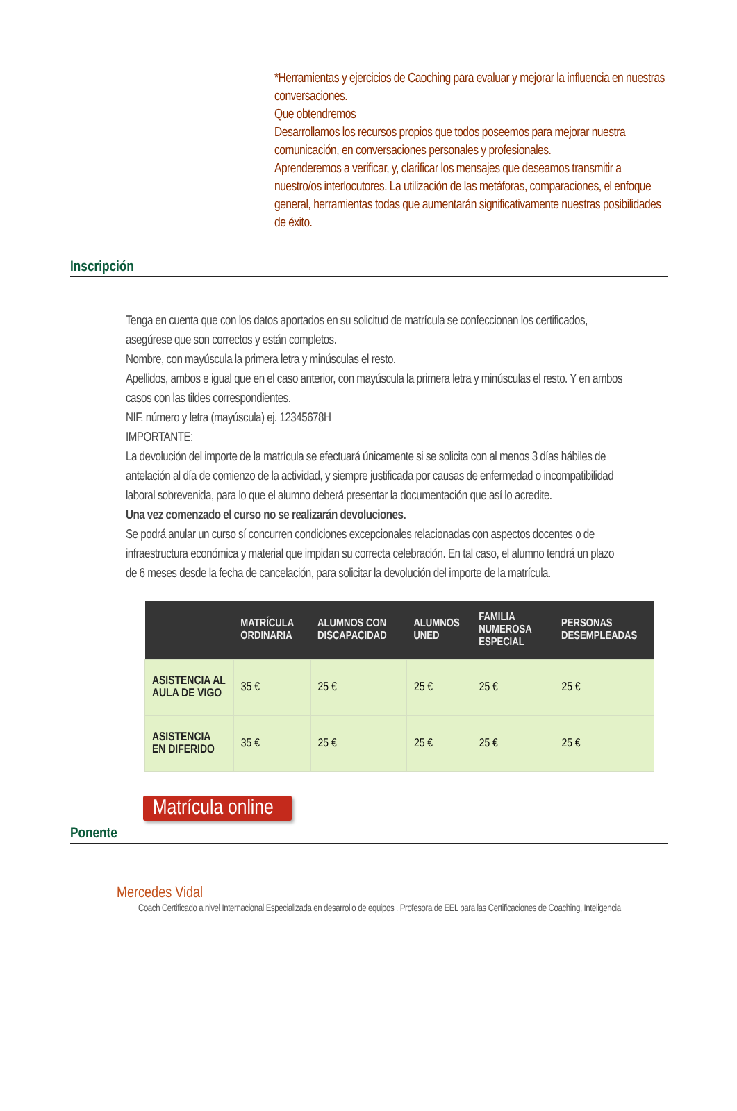*Herramientas y ejercicios de Caoching para evaluar y mejorar la influencia en nuestras conversaciones.
Que obtendremos
Desarrollamos los recursos propios que todos poseemos para mejorar nuestra comunicación, en conversaciones personales y profesionales.
Aprenderemos a verificar, y, clarificar los mensajes que deseamos transmitir a nuestro/os interlocutores. La utilización de las metáforas, comparaciones, el enfoque general, herramientas todas que aumentarán significativamente nuestras posibilidades de éxito.
Inscripción
Tenga en cuenta que con los datos aportados en su solicitud de matrícula se confeccionan los certificados, asegúrese que son correctos y están completos.
Nombre, con mayúscula la primera letra y minúsculas el resto.
Apellidos, ambos e igual que en el caso anterior, con mayúscula la primera letra y minúsculas el resto. Y en ambos casos con las tildes correspondientes.
NIF. número y letra (mayúscula) ej. 12345678H
IMPORTANTE:
La devolución del importe de la matrícula se efectuará únicamente si se solicita con al menos 3 días hábiles de antelación al día de comienzo de la actividad, y siempre justificada por causas de enfermedad o incompatibilidad laboral sobrevenida, para lo que el alumno deberá presentar la documentación que así lo acredite.
Una vez comenzado el curso no se realizarán devoluciones.
Se podrá anular un curso sí concurren condiciones excepcionales relacionadas con aspectos docentes o de infraestructura económica y material que impidan su correcta celebración. En tal caso, el alumno tendrá un plazo de 6 meses desde la fecha de cancelación, para solicitar la devolución del importe de la matrícula.
| | MATRÍCULA ORDINARIA | ALUMNOS CON DISCAPACIDAD | ALUMNOS UNED | FAMILIA NUMEROSA ESPECIAL | PERSONAS DESEMPLEADAS |
| --- | --- | --- | --- | --- | --- |
| ASISTENCIA AL AULA DE VIGO | 35 € | 25 € | 25 € | 25 € | 25 € |
| ASISTENCIA EN DIFERIDO | 35 € | 25 € | 25 € | 25 € | 25 € |
Matrícula online
Ponente
Mercedes Vidal
Coach Certificado a nivel Internacional Especializada en desarrollo de equipos . Profesora de EEL para las Certificaciones de Coaching, Inteligencia